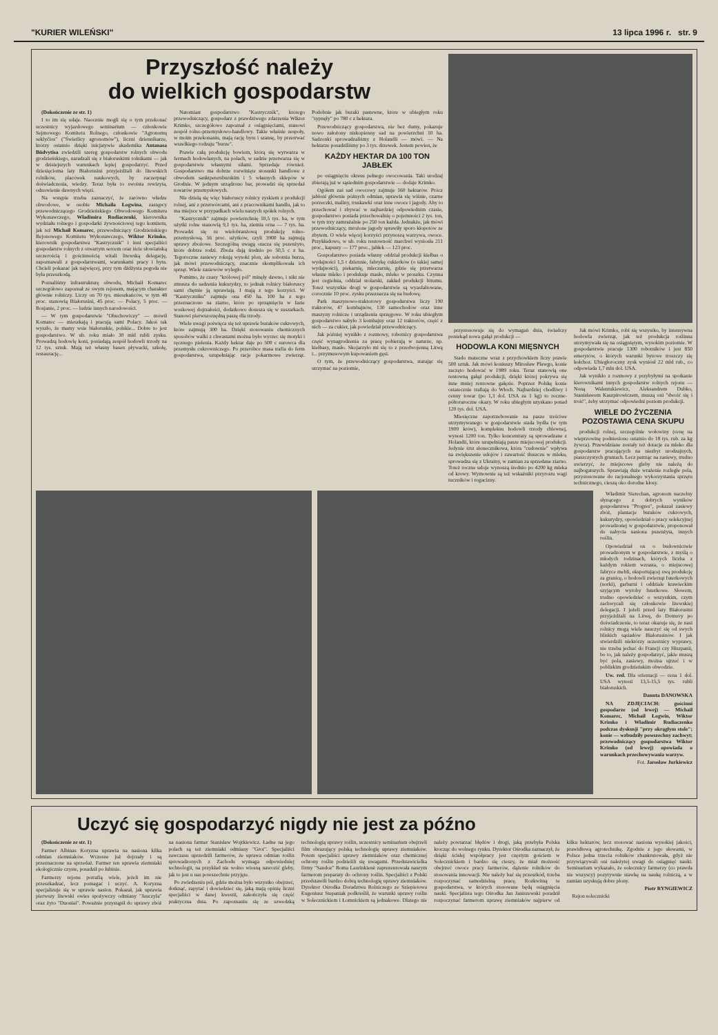"KURIER WILEŃSKI" 13 lipca 1996 r. str. 9
Przyszłość należy
do wielkich gospodarstw
(Dokończenie ze str. 1)
I to im się udaje. Naocznie mogli się o tym przekonać uczestnicy wyjazdowego seminarium — członkowie Sejmowego Komitetu Rolnego, członkowie "Agronomų seklyčios" ("Świetlicy agronomów"), liczni dziennikarze, którzy ostatnio dzięki inicjatywie akademika Antanasa Būdvytisa zwiedzili szereg gospodarstw rolnych obwodu grodzieńskiego, naradzali się z białoruskimi rolnikami — jak w dzisiejszych warunkach lepiej gospodarzyć. Przed dziesięcioma laty Białorusini przyjeżdżali do litewskich rolników, placówek naukowych, by zaczerpnąć doświadczenia, wiedzy. Teraz była to swoista rewizyta, odnowienie dawnych więzi.
Na wstępie trzeba zaznaczyć, że zarówno władze obwodowe, w osobie Michaiła Łogwina, zastępcy przewodniczącego Grodzieńskiego Obwodowego Komitetu Wykonawczego, Władimira Rudiaczenki, kierownika wydziału rolnego i gospodarki żywnościowej tego komitetu, jak też Michaił Komarec, przewodniczący Grodzieńskiego Rejonowego Komitetu Wykonawczego, Wiktor Krimko, kierownik gospodarstwa "Kastrycznik" i inni specjaliści gospodarstw rolnych z otwartym sercem oraz iście słowiańską szczerością i gościnnością witali litewską delegację, zapoznawali z gospodarstwami, warunkami pracy i bytu. Chcieli pokazać jak najwięcej, przy tym dżdżysta pogoda nie była przeszkodą.
Poznaliśmy infrastrukturę obwodu, Michaił Komarec szczegółowo zapoznał ze swym rejonem, mającym charakter głównie rolniczy. Liczy on 70 tys. mieszkańców, w tym 48 proc. stanowią Białorusini, 45 proc. — Polacy, 5 proc. — Rosjanie, 2 proc. — ludzie innych narodowości.
— W tym gospodarstwie "Obuchowiczy" — mówił Komarec — mieszkają i pracują sami Polacy. Jakoś tak wyszło, że mamy wsie białoruskie, polskie... Dobre to jest gospodarstwo. W ub. roku miało 30 mld rubli zysku. Prowadzą hodowlę koni, posiadają zespół hodowli trzody na 12 tys. sztuk. Mają też własny basen pływacki, szkołę, restaurację...
Natomiast gospodarstwo "Kastrycznik", którego przewodniczący, gospodarz z prawdziwego zdarzenia Wiktor Krimko, szczegółowo zapoznał z osiągnięciami, stanowi zespół rolno-przemysłowo-handlowy. Takie właśnie zespoły, w moim przekonaniu, mają rację bytu i szansę, by przetrwać wszelkiego rodzaju "burze".
Prawie całą produkcję bowiem, którą się wytwarza w fermach hodowlanych, na polach, w sadzie przetwarza się w gospodarstwie własnymi siłami. Sprzedaje również. Gospodarstwo ma dobrze rozwinięte stosunki handlowe z obwodem sanktpetersburskim i 5 własnych sklepów w Grodnie. W jednym urządzono bar, prowadzi się sprzedaż towarów przemysłowych.
Nie dzielą się więc białoruscy rolnicy zyskiem z produkcji rolnej, ani z przetwórcami, ani z pracownikami handlu, jak to ma miejsce w przypadkach wielu naszych spółek rolnych.
"Kastrycznik" zajmuje powierzchnię 10,5 tys. ha, w tym użytki rolne stanowią 9,1 tys. ha, ziemia orna — 7 tys. ha. Prowadzi się tu wielobranżową produkcję rolno-przemysłową. 56 proc. użytków, czyli 3900 ha zajmują uprawy zbożowe. Szczególną uwagą otacza się pszenżyto, które dobrze rodzi. Zboża dają średnio po 50,5 c z ha. Tegoroczne zasiewy rokują wysoki plon, ale sobotnia burza, jak mówi przewodniczący, znacznie skomplikowała ich sprzęt. Wiele zasiewów wyległo.
Pomimo, że czasy "królowej pól" minęły dawno, i nikt nie zmusza do sadzenia kukurydzy, to jednak rolnicy białoruscy sami chętnie ją uprawiają. I mają z tego korzyści. W "Kastryczniku" zajmuje ona 450 ha. 100 ha z tego przeznaczono na ziarno, które po sprzątnięciu w fazie woskowej dojrzałości, dodatkowo dosusza się w suszarkach. Stanowi pierwszorzędną paszę dla trzody.
Wiele uwagi poświęca się też uprawie buraków cukrowych, które zajmują 300 ha. Dzięki stosowaniu chemicznych sposobów walki z chwastami można było wyrzec się motyki i ręcznego pielenia. Każdy hektar daje po 500 c surowca dla przemysłu cukrowniczego. Po przeróbce masa trafia do ferm gospodarstwa, uzupełniając racje pokarmowe zwierząt. Podobnie jak buraki pastewne, które w ubiegłym roku "sypnęły" po 780 c z hektara.
Przewodniczący gospodarstwa, nie bez dumy, pokazuje nowo założony niskopienny sad na powierzchni 10 ha. Sadzonki sprowadzaliśmy z Holandii — mówi. — Na hektarze posadziliśmy po 3 tys. drzewek. Jestem pewien, że
KAŻDY HEKTAR DA 100 TON JABŁEK
po osiągnięciu okresu pełnego owocowania. Taki urodzaj zbierają już w sąsiednim gospodarstwie — dodaje Krimko.
Ogółem zaś sad owocowy zajmuje 160 hektarów. Prócz jabłoni głównie późnych odmian, uprawia się wiśnie, czarne porzeczki, maliny, truskawki oraz inne owoce i jagody. Aby to przechować i zbywać w najbardziej odpowiednim czasie, gospodarstwo posiada przechowalnię o pojemności 2 tys. ton, w tym trzy zamrażalnie po 250 ton każda. Jednakże, jak mówi przewodniczący, mrożone jagody sprawiły sporo kłopotów ze zbytem. O wiele więcej korzyści przynoszą warzywa, owoce. Przykładowo, w ub. roku rentowność marchwi wyniosła 211 proc., kapusty — 177 proc., jabłek — 123 proc.
Gospodarstwo posiada własny oddział produkcji kiełbas o wydajności 1,5 t dziennie, fabrykę cukierków (o takiej samej wydajności), piekarnię, mleczarnię, gdzie się przetwarza własne mleko i produkuje masło, mleko w proszku. Czynna jest cegielnia, oddział stolarski, zakład produkcji bitumu. Toteż wszystkie drogi w gospodarstwie są wyasfaltowane, corocznie 10 proc. zysku przeznacza się na budowę.
Park maszynowo-traktorowy gospodarstwa liczy 190 traktorów, 47 kombajnów, 130 samochodów oraz inne maszyny rolnicze i urządzenia sprzęgowe. W roku ubiegłym gospodarstwo nabyło 3 kombajny oraz 12 traktorów, część z nich — za cukier, jak powiedział przewodniczący.
Jak później wynikło z rozmowy, robotnicy gospodarstwa część wynagrodzenia za pracę pobierają w naturze, np. kiełbasy, masło. Skojarzyło mi się to z przedwojenną Litwą i... przymusowym kupowaniem gęsi.
O tym, że przewodniczący gospodarstwa, starając się utrzymać na poziomie,
przystosowuje się do wymagań dnia, świadczy poniekąd nowa gałąź produkcji —
HODOWLA KONI MIĘSNYCH
Stado mateczne wraz z przychówkiem liczy prawie 500 sztuk. Jak mówi koniuszy Mirosław Plawgo, konie zaczęto hodować w 1989 roku. Teraz stanowią one rentowną gałąź produkcji, dzięki której pokrywa się inne mniej rentowne gałęzie. Poprzez Polskę konie ostatecznie trafiają do Włoch. Najbardziej chodliwy i cenny towar (po 1,3 dol. USA za 1 kg) to roczne-półtoraroczne okazy. W roku ubiegłym uzyskano ponad 120 tys. dol. USA.
Miesięczne zapotrzebowanie na pasze treściwe utrzymywanego w gospodarstwie stada bydła (w tym 1900 krów), kompleksu hodowli trzody chlewnej, wynosi 1200 ton. Tylko koncentraty są sprowadzane z Holandii, które uzupełniają pasze miejscowej produkcji. Jedynie śrut słonecznikowa, która "cudownie" wpływa na zwiększenie udojów i zawartość tłuszczu w mleku, sprowadza się z Ukrainy, w zamian za sprzedane ziarno. Toteż roczne udoje wynoszą średnio po 4200 kg mleka od krowy. Wymownie są też wskaźniki przyrostu wagi tuczników i rogacizny.
Jak mówi Krimko, robi się wszystko, by intensywna hodowla zwierząt, jak też produkcja roślinna utrzymywała się na osiągniętym, wysokim poziomie. W gospodarstwie pracuje 1300 robotników i jest 850 emerytów, o których warunki bytowe troszczy się kołchoz. Ubiegłoroczny zysk wyniósł 22 mld rub., co odpowiada 1,7 mln dol. USA.
Jak wynikło z rozmowy z przybyłymi na spotkanie kierownikami innych gospodarstw rolnych rejonu — Noną Walentukiewicz, Aleksandrem Dubko, Stanisławem Kaszpirowiczem, muszą oni "dwoić się i troić", żeby utrzymać odpowiedni poziom produkcji.
WIELE DO ŻYCZENIA POZOSTAWIA CENA SKUPU
produkcji rolnej, szczególnie wołowiny (cenę na wieprzowinę podniesiono ostatnio do 18 tys. rub. za kg żywca). Przewidziane zostały też dotacje za mleko dla gospodarstw pracujących na niezbyt urodzajnych, piaszczystych gruntach. Lecz patrząc na zasiewy, trudno uwierzyć, że miejscowe gleby nie należą do najbogatszych. Sprawiają duże wrażenie rozległe pola, przystosowane do racjonalnego wykorzystania sprzętu technicznego, cieszą oko dorodne kłosy.
Władimir Sierechan, agronom naczelny słynącego z dobrych wyników gospodarstwa "Progres", pokazał zasiewy zbóż, plantacje buraków cukrowych, kukurydzy, opowiedział o pracy selekcyjnej prowadzonej w gospodarstwie, proponował do nabycia nasiona pszenżyta, innych roślin.
Opowiedział on o budownictwie prowadzonym w gospodarstwie, z myślą o młodych rodzinach, których liczba z każdym rokiem wzrasta, o miejscowej fabryce mebli, eksportującej swą produkcję za granicę, o hodowli zwierząt futerkowych (norki), garbarni i oddziale krawieckim szyjącym wyroby futerkowe. Słowem, trudno opowiedzieć o wszystkim, czym zachwycali się członkowie litewskiej delegacji. I jeżeli przed laty Białorusini przyjeżdżali na Litwę, do Dotnuvy po doświadczenie, to teraz okazuje się, że nasi rolnicy mogą wiele nauczyć się od swych bliskich sąsiadów Białorusinów. I jak stwierdzili niektórzy uczestnicy wyprawy, nie trzeba jechać do Francji czy Hiszpanii, bo to, jak należy gospodarzyć, jakie muszą być pola, zasiewy, można ujrzeć i w pobliskim grodzieńskim obwodzie.
Uw. red. Dla orientacji — cena 1 dol. USA wynosi 13,5-15,5 tys. rubli białoruskich.
Danuta DANOWSKA
NA ZDJĘCIACH: gościnni gospodarze (od lewej) — Michaił Komarec, Michaił Łogwin, Wiktor Krimko i Władimir Rudiaczenko podczas dyskusji "przy okrągłym stole"; konie — wzbudziły powszechny zachwyt; przewodniczący gospodarstwa Wiktor Krimko (od lewej) opowiada o warunkach przechowywania warzyw.
Fot. Jarosław Jurkiewicz
Uczyć się gospodarzyć nigdy nie jest za późno
(Dokończenie ze str. 1)
Farmer Albinas Koryzna uprawia na nasiona kilka odmian ziemniaków. Wczesne już dojrzały i są przeznaczone na sprzedaż. Farmer ten uprawia ziemniaki ekologicznie czyste, posadził po łubinie.
Farmerzy rejonu potrafią wiele, jeżeli im nie przeszkadzać, lecz pomagać i uczyć. A. Koryzna specjalizuje się w uprawie nasion. Pokazał, jak uprawia pierwszy litewski owies spożywczy odmiany "Jauczyla" oraz żyto "Duoniai". Poważnie przystąpił do uprawy zbóż na nasiona farmer Stanisław Wojtkiewicz. Ładne na jego polach są też ziemniaki odmiany "Grot". Specjaliści zawczasu uprzedzili farmerów, że uprawa odmian roślin sprowadzonych z Zachodu wymaga odpowiedniej technologii, na przykład nie wolno wiosną nawozić gleby, jak to jest u nas powszechnie przyjęte.
Po zwiedzeniu pól, gdzie można było wszystko obejrzeć, dotknąć, zapytać i dowiedzieć się, jaką mają opinię liczni specjaliści w danej kwestii, zakończyła się część praktyczna dnia. Po zapoznaniu się ze szwedzką technologią uprawy roślin, uczestnicy seminarium obejrzeli film obrazujący polską technologię uprawy ziemniaków. Potem specjaliści uprawy ziemniaków oraz chemicznej ochrony roślin podzielili się uwagami. Przedstawicielka firmy "Sandoz" Roma Laurinkienė zaprezentowała naszym farmerom preparaty do ochrony roślin. Specjaliści z Polski przedstawili bardzo dobrą technologię uprawy ziemniaków. Dyrektor Ośrodka Doradztwa Rolniczego ze Sziepietowa Eugeniusz Stepaniak podkreślił, że warunki uprawy roślin w Solecznickiem i Łomnickiem są jednakowe. Dlatego nie należy powtarzać błędów i drogi, jaką przebyła Polska krocząc do wolnego rynku. Dyrektor Ośrodka zaznaczył, że dzięki ścisłej współpracy jest częstym gościem w Solecznickiem i bardzo się cieszy, że miał możność obejrzeć owoce pracy farmerów, dążenie rolników do stosowania innowacji. Nie należy bać się przeszkód, trzeba rozpoczynać samodzielną pracę. Rozkwitną te gospodarstwa, w których stosowane będą osiągnięcia nauki. Specjalista tego Ośrodka Jan Janiszewski poradził rozpoczynać farmerom uprawę ziemniaków najpierw od kilku hektarów, lecz stosować nasiona wysokiej jakości, prawidłową agrotechnikę. Zgodnie z jego słowami, w Polsce jedna trzecia rolników zbankrutowała, gdyż nie przywiązywali oni należytej uwagi do osiągnięć nauki. Seminarium wykazało, że solecznicy farmerzy (co prawda nie wszyscy) pozytywnie stawkę na naukę rolniczą, a w zamian uzyskują dobre plony.
Piotr RYNGIEWICZ
Rejon solecznicki